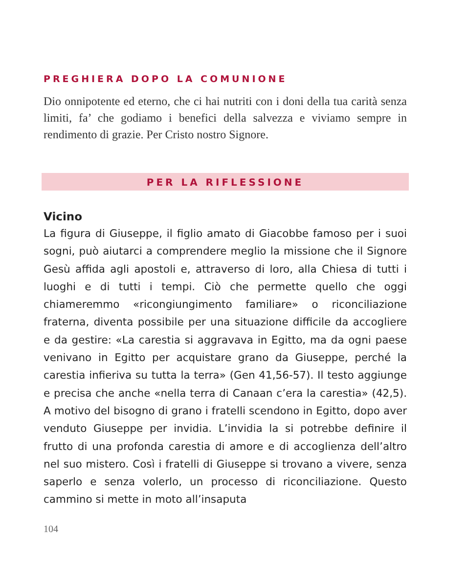PREGHIERA DOPO LA COMUNIONE
Dio onnipotente ed eterno, che ci hai nutriti con i doni della tua carità senza limiti, fa’ che godiamo i benefici della salvezza e viviamo sempre in rendimento di grazie. Per Cristo nostro Signore.
PER LA RIFLESSIONE
Vicino
La figura di Giuseppe, il figlio amato di Giacobbe famoso per i suoi sogni, può aiutarci a comprendere meglio la missione che il Signore Gesù affida agli apostoli e, attraverso di loro, alla Chiesa di tutti i luoghi e di tutti i tempi. Ciò che permette quello che oggi chiameremmo «ricongiungimento familiare» o riconciliazione fraterna, diventa possibile per una situazione difficile da accogliere e da gestire: «La carestia si aggravava in Egitto, ma da ogni paese venivano in Egitto per acquistare grano da Giuseppe, perché la carestia infieriva su tutta la terra» (Gen 41,56-57). Il testo aggiunge e precisa che anche «nella terra di Canaan c’era la carestia» (42,5). A motivo del bisogno di grano i fratelli scendono in Egitto, dopo aver venduto Giuseppe per invidia. L’invidia la si potrebbe definire il frutto di una profonda carestia di amore e di accoglienza dell’altro nel suo mistero. Così i fratelli di Giuseppe si trovano a vivere, senza saperlo e senza volerlo, un processo di riconciliazione. Questo cammino si mette in moto all’insaputa
104